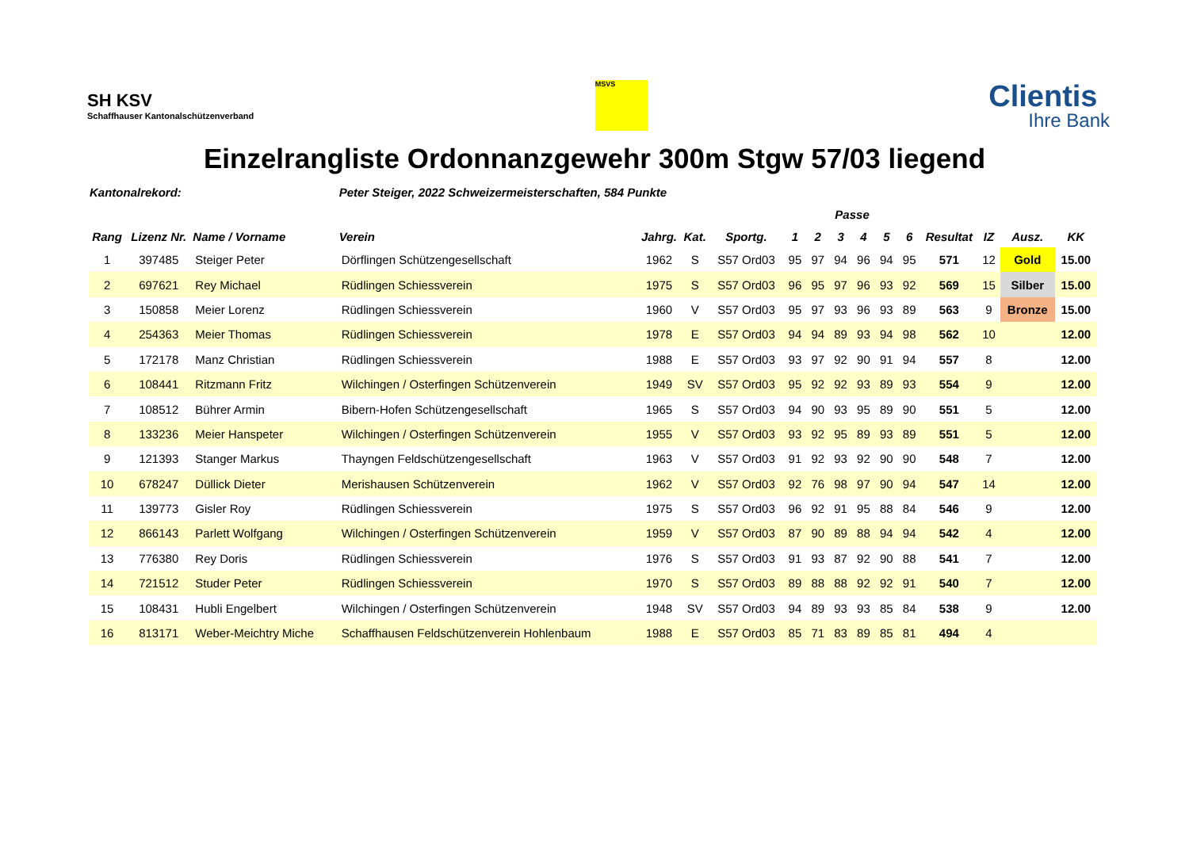SH KSV
Schaffhauser Kantonalschützenverband
MSVS
Clientis
Ihre Bank
Einzelrangliste Ordonnanzgewehr 300m Stgw 57/03 liegend
| Kantonalrekord: | | | Peter Steiger, 2022 Schweizermeisterschaften, 584 Punkte | | | | | | | | | | | | | |
| --- | --- | --- | --- | --- | --- | --- | --- | --- | --- | --- | --- | --- | --- | --- | --- | --- |
| | | | | | | | Passe | | | | | | | | | |
| Rang | Lizenz Nr. | Name / Vorname | Verein | Jahrg. | Kat. | Sportg. | 1 | 2 | 3 | 4 | 5 | 6 | Resultat | IZ | Ausz. | KK |
| 1 | 397485 | Steiger Peter | Dörflingen Schützengesellschaft | 1962 | S | S57 Ord03 | 95 | 97 | 94 | 96 | 94 | 95 | 571 | 12 | Gold | 15.00 |
| 2 | 697621 | Rey Michael | Rüdlingen Schiessverein | 1975 | S | S57 Ord03 | 96 | 95 | 97 | 96 | 93 | 92 | 569 | 15 | Silber | 15.00 |
| 3 | 150858 | Meier Lorenz | Rüdlingen Schiessverein | 1960 | V | S57 Ord03 | 95 | 97 | 93 | 96 | 93 | 89 | 563 | 9 | Bronze | 15.00 |
| 4 | 254363 | Meier Thomas | Rüdlingen Schiessverein | 1978 | E | S57 Ord03 | 94 | 94 | 89 | 93 | 94 | 98 | 562 | 10 | | 12.00 |
| 5 | 172178 | Manz Christian | Rüdlingen Schiessverein | 1988 | E | S57 Ord03 | 93 | 97 | 92 | 90 | 91 | 94 | 557 | 8 | | 12.00 |
| 6 | 108441 | Ritzmann Fritz | Wilchingen / Osterfingen Schützenverein | 1949 | SV | S57 Ord03 | 95 | 92 | 92 | 93 | 89 | 93 | 554 | 9 | | 12.00 |
| 7 | 108512 | Bührer Armin | Bibern-Hofen Schützengesellschaft | 1965 | S | S57 Ord03 | 94 | 90 | 93 | 95 | 89 | 90 | 551 | 5 | | 12.00 |
| 8 | 133236 | Meier Hanspeter | Wilchingen / Osterfingen Schützenverein | 1955 | V | S57 Ord03 | 93 | 92 | 95 | 89 | 93 | 89 | 551 | 5 | | 12.00 |
| 9 | 121393 | Stanger Markus | Thayngen Feldschützengesellschaft | 1963 | V | S57 Ord03 | 91 | 92 | 93 | 92 | 90 | 90 | 548 | 7 | | 12.00 |
| 10 | 678247 | Düllick Dieter | Merishausen Schützenverein | 1962 | V | S57 Ord03 | 92 | 76 | 98 | 97 | 90 | 94 | 547 | 14 | | 12.00 |
| 11 | 139773 | Gisler Roy | Rüdlingen Schiessverein | 1975 | S | S57 Ord03 | 96 | 92 | 91 | 95 | 88 | 84 | 546 | 9 | | 12.00 |
| 12 | 866143 | Parlett Wolfgang | Wilchingen / Osterfingen Schützenverein | 1959 | V | S57 Ord03 | 87 | 90 | 89 | 88 | 94 | 94 | 542 | 4 | | 12.00 |
| 13 | 776380 | Rey Doris | Rüdlingen Schiessverein | 1976 | S | S57 Ord03 | 91 | 93 | 87 | 92 | 90 | 88 | 541 | 7 | | 12.00 |
| 14 | 721512 | Studer Peter | Rüdlingen Schiessverein | 1970 | S | S57 Ord03 | 89 | 88 | 88 | 92 | 92 | 91 | 540 | 7 | | 12.00 |
| 15 | 108431 | Hubli Engelbert | Wilchingen / Osterfingen Schützenverein | 1948 | SV | S57 Ord03 | 94 | 89 | 93 | 93 | 85 | 84 | 538 | 9 | | 12.00 |
| 16 | 813171 | Weber-Meichtry Miche | Schaffhausen Feldschützenverein Hohlenbaum | 1988 | E | S57 Ord03 | 85 | 71 | 83 | 89 | 85 | 81 | 494 | 4 | | |